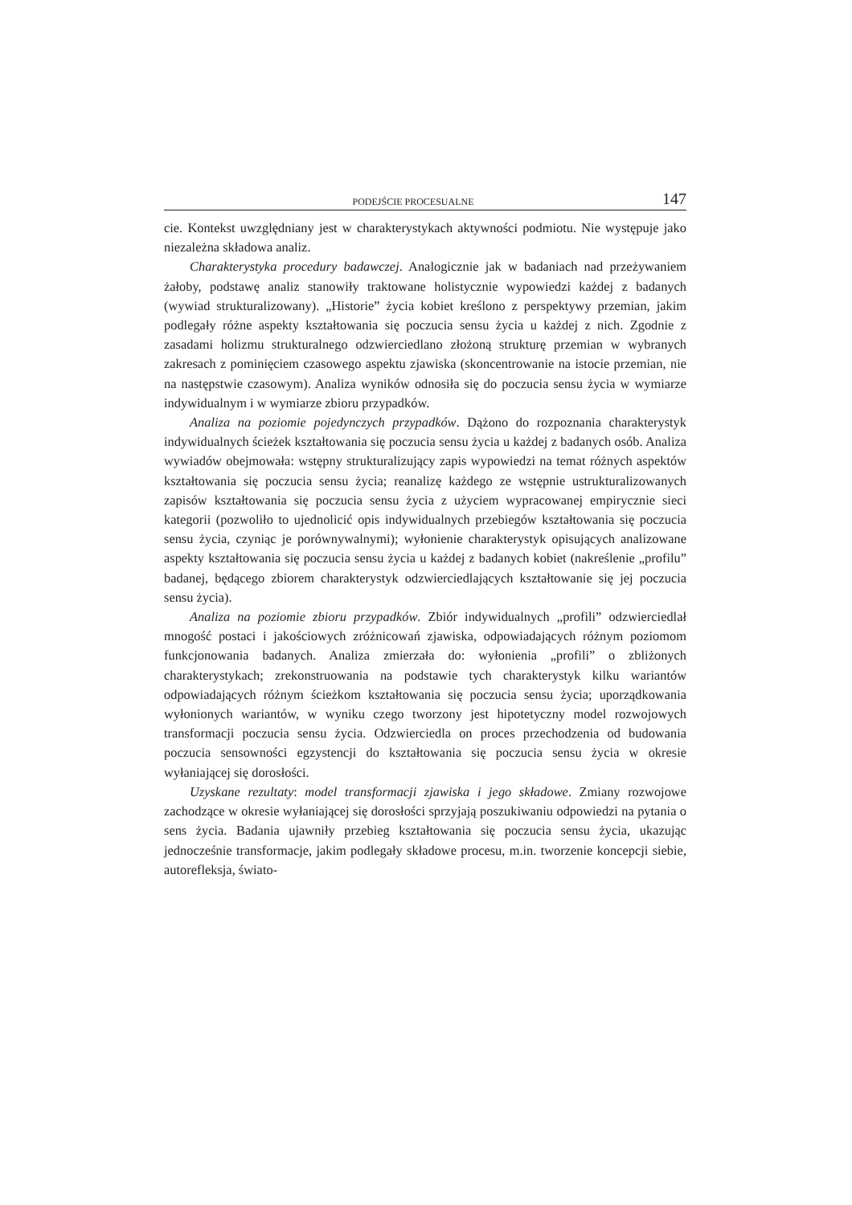PODEJŚCIE PROCESUALNE 147
cie. Kontekst uwzględniany jest w charakterystykach aktywności podmiotu. Nie występuje jako niezależna składowa analiz.
Charakterystyka procedury badawczej. Analogicznie jak w badaniach nad przeżywaniem żałoby, podstawę analiz stanowiły traktowane holistycznie wypowiedzi każdej z badanych (wywiad strukturalizowany). „Historie” życia kobiet kreślono z perspektywy przemian, jakim podlegały różne aspekty kształtowania się poczucia sensu życia u każdej z nich. Zgodnie z zasadami holizmu strukturalnego odzwierciedlano złożoną strukturę przemian w wybranych zakresach z pominięciem czasowego aspektu zjawiska (skoncentrowanie na istocie przemian, nie na następstwie czasowym). Analiza wyników odnosiła się do poczucia sensu życia w wymiarze indywidualnym i w wymiarze zbioru przypadków.
Analiza na poziomie pojedynczych przypadków. Dążono do rozpoznania charakterystyk indywidualnych ścieżek kształtowania się poczucia sensu życia u każdej z badanych osób. Analiza wywiadów obejmowała: wstępny strukturalizujący zapis wypowiedzi na temat różnych aspektów kształtowania się poczucia sensu życia; reanalizę każdego ze wstępnie ustrukturalizowanych zapisów kształtowania się poczucia sensu życia z użyciem wypracowanej empirycznie sieci kategorii (pozwoliło to ujednolicić opis indywidualnych przebiegów kształtowania się poczucia sensu życia, czyniąc je porównywalnymi); wyłonienie charakterystyk opisujących analizowane aspekty kształtowania się poczucia sensu życia u każdej z badanych kobiet (nakreślenie „profilu” badanej, będącego zbiorem charakterystyk odzwierciedlających kształtowanie się jej poczucia sensu życia).
Analiza na poziomie zbioru przypadków. Zbiór indywidualnych „profili” odzwierciedlał mnogość postaci i jakościowych zróżnicowań zjawiska, odpowiadających różnym poziomom funkcjonowania badanych. Analiza zmierzała do: wyłonienia „profili” o zbliżonych charakterystykach; zrekonstruowania na podstawie tych charakterystyk kilku wariantów odpowiadających różnym ścieżkom kształtowania się poczucia sensu życia; uporządkowania wyłonionych wariantów, w wyniku czego tworzony jest hipotetyczny model rozwojowych transformacji poczucia sensu życia. Odzwierciedla on proces przechodzenia od budowania poczucia sensowności egzystencji do kształtowania się poczucia sensu życia w okresie wyłaniającej się dorosłości.
Uzyskane rezultaty: model transformacji zjawiska i jego składowe. Zmiany rozwojowe zachodzące w okresie wyłaniającej się dorosłości sprzyjają poszukiwaniu odpowiedzi na pytania o sens życia. Badania ujawniły przebieg kształtowania się poczucia sensu życia, ukazując jednocześnie transformacje, jakim podlegały składowe procesu, m.in. tworzenie koncepcji siebie, autorefleksja, świato-